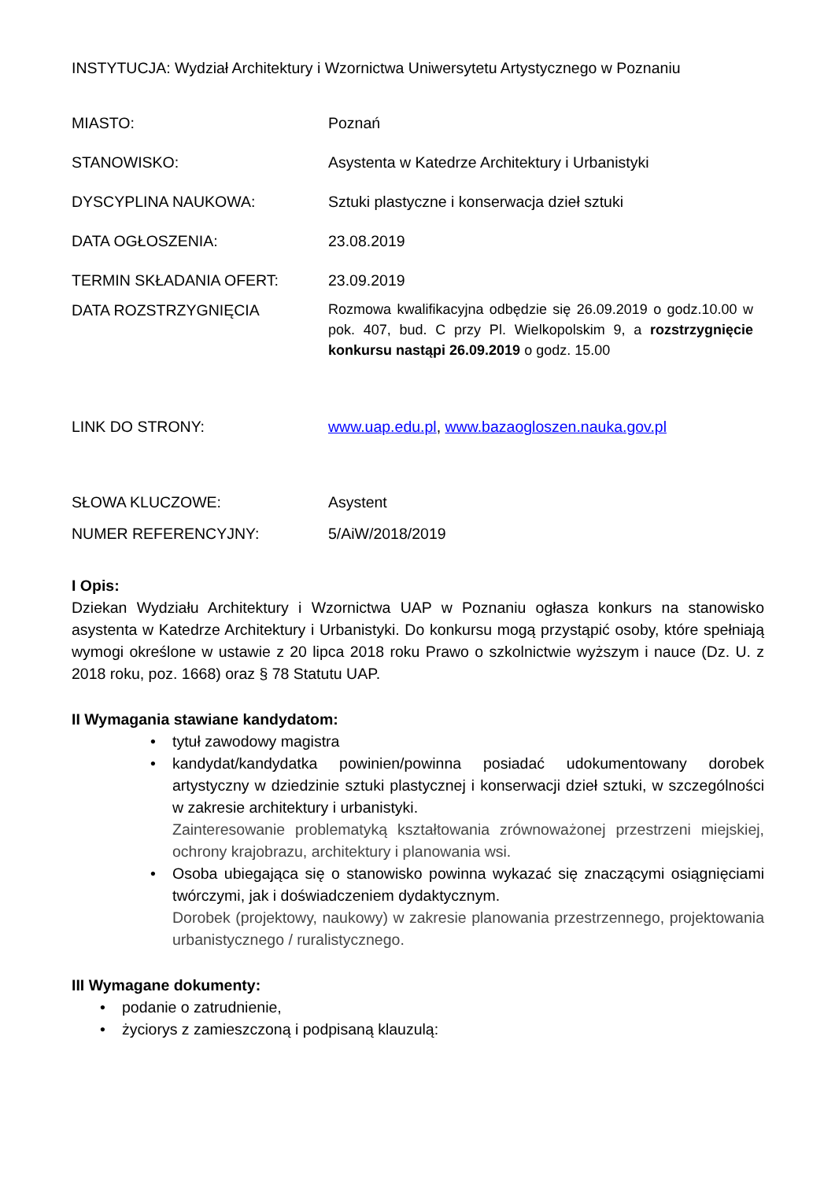INSTYTUCJA: Wydział Architektury i Wzornictwa Uniwersytetu Artystycznego w Poznaniu
MIASTO: Poznań
STANOWISKO: Asystenta w Katedrze Architektury i Urbanistyki
DYSCYPLINA NAUKOWA: Sztuki plastyczne i konserwacja dzieł sztuki
DATA OGŁOSZENIA: 23.08.2019
TERMIN SKŁADANIA OFERT: 23.09.2019
DATA ROZSTRZYGNIĘCIA
Rozmowa kwalifikacyjna odbędzie się 26.09.2019 o godz.10.00 w pok. 407, bud. C przy Pl. Wielkopolskim 9, a rozstrzygnięcie konkursu nastąpi 26.09.2019 o godz. 15.00
LINK DO STRONY: www.uap.edu.pl, www.bazaogloszen.nauka.gov.pl
SŁOWA KLUCZOWE: Asystent
NUMER REFERENCYJNY: 5/AiW/2018/2019
I Opis:
Dziekan Wydziału Architektury i Wzornictwa UAP w Poznaniu ogłasza konkurs na stanowisko asystenta w Katedrze Architektury i Urbanistyki. Do konkursu mogą przystąpić osoby, które spełniają wymogi określone w ustawie z 20 lipca 2018 roku Prawo o szkolnictwie wyższym i nauce (Dz. U. z 2018 roku, poz. 1668) oraz § 78 Statutu UAP.
II Wymagania stawiane kandydatom:
• tytuł zawodowy magistra
• kandydat/kandydatka powinien/powinna posiadać udokumentowany dorobek artystyczny w dziedzinie sztuki plastycznej i konserwacji dzieł sztuki, w szczególności w zakresie architektury i urbanistyki.
Zainteresowanie problematyką kształtowania zrównoważonej przestrzeni miejskiej, ochrony krajobrazu, architektury i planowania wsi.
• Osoba ubiegająca się o stanowisko powinna wykazać się znaczącymi osiągnięciami twórczymi, jak i doświadczeniem dydaktycznym.
Dorobek (projektowy, naukowy) w zakresie planowania przestrzennego, projektowania urbanistycznego / ruralistycznego.
III Wymagane dokumenty:
• podanie o zatrudnienie,
• życiorys z zamieszczoną i podpisaną klauzulą: